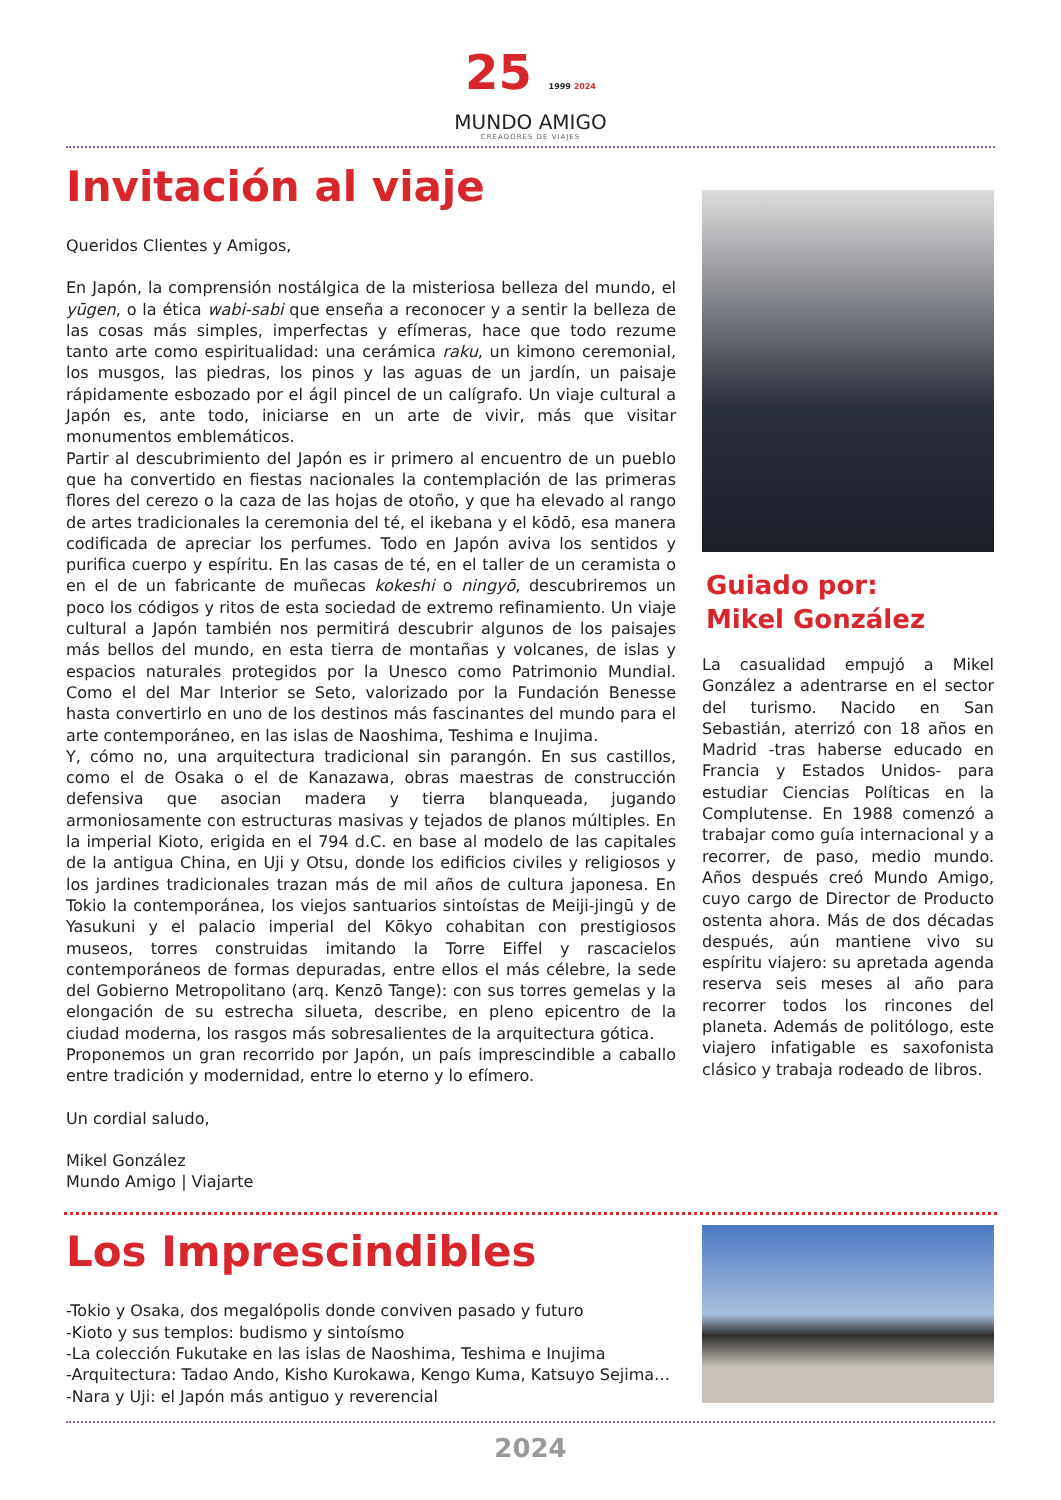25 1999 2024
MUNDO AMIGO
CREADORES DE VIAJES
Invitación al viaje
Queridos Clientes y Amigos,
En Japón, la comprensión nostálgica de la misteriosa belleza del mundo, el yūgen, o la ética wabi-sabi que enseña a reconocer y a sentir la belleza de las cosas más simples, imperfectas y efímeras, hace que todo rezume tanto arte como espiritualidad: una cerámica raku, un kimono ceremonial, los musgos, las piedras, los pinos y las aguas de un jardín, un paisaje rápidamente esbozado por el ágil pincel de un calígrafo. Un viaje cultural a Japón es, ante todo, iniciarse en un arte de vivir, más que visitar monumentos emblemáticos.
Partir al descubrimiento del Japón es ir primero al encuentro de un pueblo que ha convertido en fiestas nacionales la contemplación de las primeras flores del cerezo o la caza de las hojas de otoño, y que ha elevado al rango de artes tradicionales la ceremonia del té, el ikebana y el kōdō, esa manera codificada de apreciar los perfumes. Todo en Japón aviva los sentidos y purifica cuerpo y espíritu. En las casas de té, en el taller de un ceramista o en el de un fabricante de muñecas kokeshi o ningyō, descubriremos un poco los códigos y ritos de esta sociedad de extremo refinamiento. Un viaje cultural a Japón también nos permitirá descubrir algunos de los paisajes más bellos del mundo, en esta tierra de montañas y volcanes, de islas y espacios naturales protegidos por la Unesco como Patrimonio Mundial. Como el del Mar Interior se Seto, valorizado por la Fundación Benesse hasta convertirlo en uno de los destinos más fascinantes del mundo para el arte contemporáneo, en las islas de Naoshima, Teshima e Inujima.
Y, cómo no, una arquitectura tradicional sin parangón. En sus castillos, como el de Osaka o el de Kanazawa, obras maestras de construcción defensiva que asocian madera y tierra blanqueada, jugando armoniosamente con estructuras masivas y tejados de planos múltiples. En la imperial Kioto, erigida en el 794 d.C. en base al modelo de las capitales de la antigua China, en Uji y Otsu, donde los edificios civiles y religiosos y los jardines tradicionales trazan más de mil años de cultura japonesa. En Tokio la contemporánea, los viejos santuarios sintoístas de Meiji-jingū y de Yasukuni y el palacio imperial del Kōkyo cohabitan con prestigiosos museos, torres construidas imitando la Torre Eiffel y rascacielos contemporáneos de formas depuradas, entre ellos el más célebre, la sede del Gobierno Metropolitano (arq. Kenzō Tange): con sus torres gemelas y la elongación de su estrecha silueta, describe, en pleno epicentro de la ciudad moderna, los rasgos más sobresalientes de la arquitectura gótica.
Proponemos un gran recorrido por Japón, un país imprescindible a caballo entre tradición y modernidad, entre lo eterno y lo efímero.
Un cordial saludo,
Mikel González
Mundo Amigo | Viajarte
Guiado por:
Mikel González
La casualidad empujó a Mikel González a adentrarse en el sector del turismo. Nacido en San Sebastián, aterrizó con 18 años en Madrid -tras haberse educado en Francia y Estados Unidos- para estudiar Ciencias Políticas en la Complutense. En 1988 comenzó a trabajar como guía internacional y a recorrer, de paso, medio mundo. Años después creó Mundo Amigo, cuyo cargo de Director de Producto ostenta ahora. Más de dos décadas después, aún mantiene vivo su espíritu viajero: su apretada agenda reserva seis meses al año para recorrer todos los rincones del planeta. Además de politólogo, este viajero infatigable es saxofonista clásico y trabaja rodeado de libros.
Los Imprescindibles
-Tokio y Osaka, dos megalópolis donde conviven pasado y futuro
-Kioto y sus templos: budismo y sintoísmo
-La colección Fukutake en las islas de Naoshima, Teshima e Inujima
-Arquitectura: Tadao Ando, Kisho Kurokawa, Kengo Kuma, Katsuyo Sejima…
-Nara y Uji: el Japón más antiguo y reverencial
2024